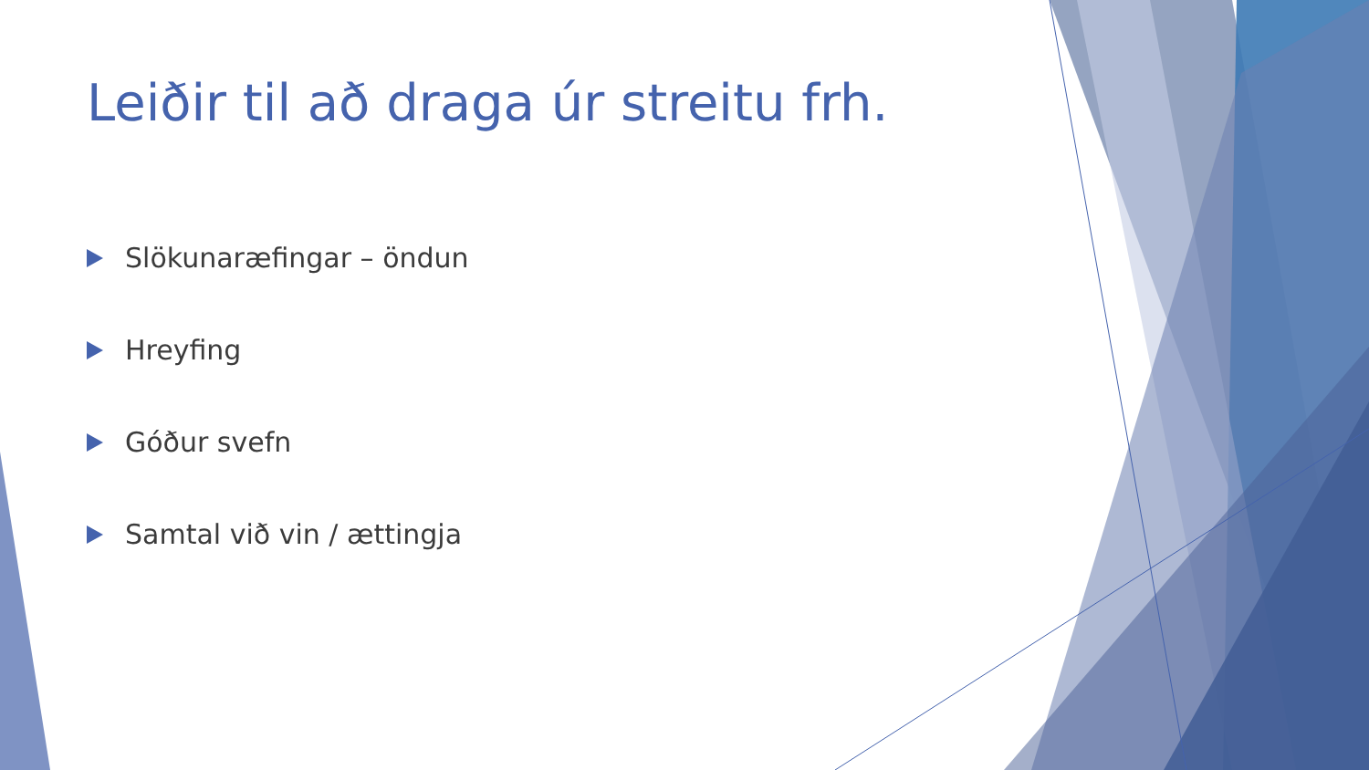Leiðir til að draga úr streitu frh.
Slökunaræfingar – öndun
Hreyfing
Góður svefn
Samtal við vin / ættingja